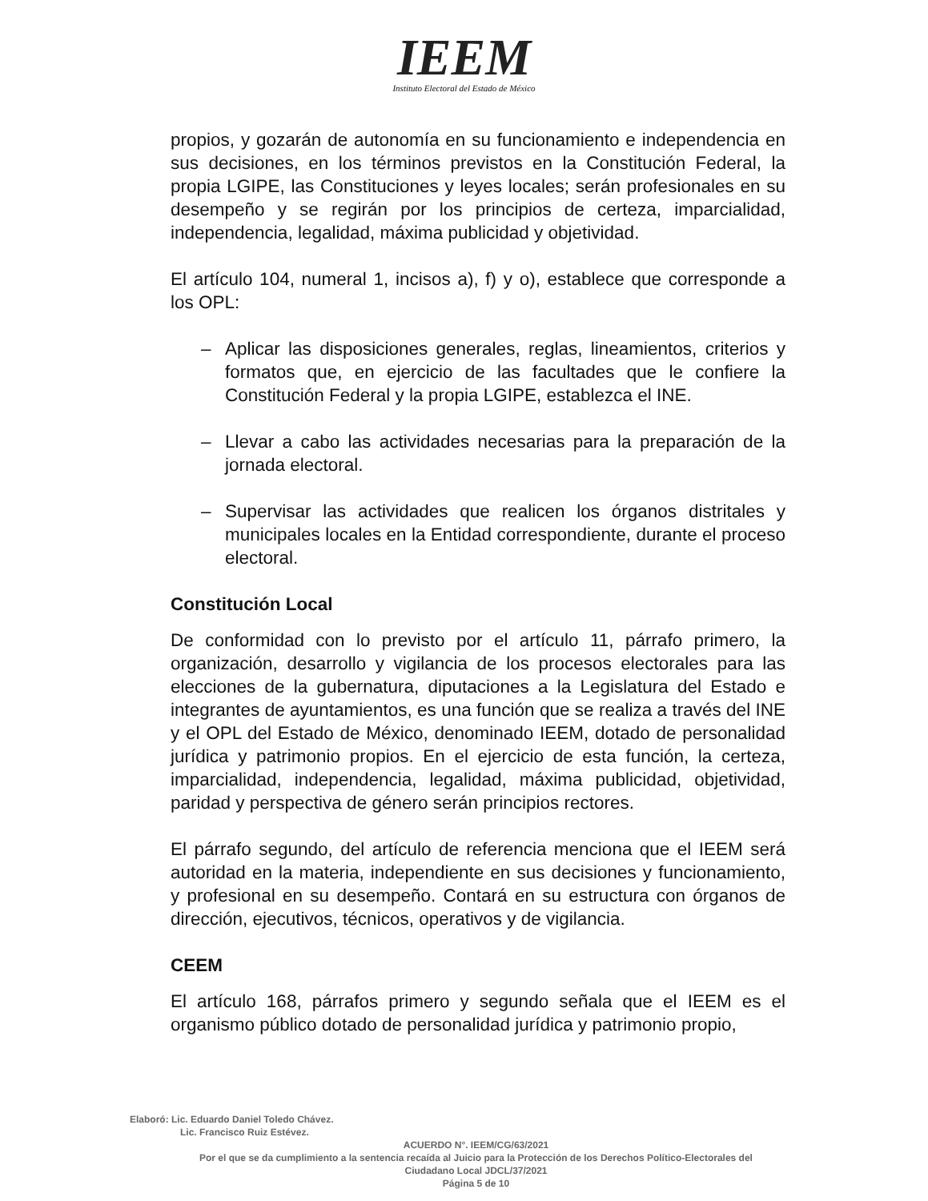IEEM
Instituto Electoral del Estado de México
propios, y gozarán de autonomía en su funcionamiento e independencia en sus decisiones, en los términos previstos en la Constitución Federal, la propia LGIPE, las Constituciones y leyes locales; serán profesionales en su desempeño y se regirán por los principios de certeza, imparcialidad, independencia, legalidad, máxima publicidad y objetividad.
El artículo 104, numeral 1, incisos a), f) y o), establece que corresponde a los OPL:
– Aplicar las disposiciones generales, reglas, lineamientos, criterios y formatos que, en ejercicio de las facultades que le confiere la Constitución Federal y la propia LGIPE, establezca el INE.
– Llevar a cabo las actividades necesarias para la preparación de la jornada electoral.
– Supervisar las actividades que realicen los órganos distritales y municipales locales en la Entidad correspondiente, durante el proceso electoral.
Constitución Local
De conformidad con lo previsto por el artículo 11, párrafo primero, la organización, desarrollo y vigilancia de los procesos electorales para las elecciones de la gubernatura, diputaciones a la Legislatura del Estado e integrantes de ayuntamientos, es una función que se realiza a través del INE y el OPL del Estado de México, denominado IEEM, dotado de personalidad jurídica y patrimonio propios. En el ejercicio de esta función, la certeza, imparcialidad, independencia, legalidad, máxima publicidad, objetividad, paridad y perspectiva de género serán principios rectores.
El párrafo segundo, del artículo de referencia menciona que el IEEM será autoridad en la materia, independiente en sus decisiones y funcionamiento, y profesional en su desempeño. Contará en su estructura con órganos de dirección, ejecutivos, técnicos, operativos y de vigilancia.
CEEM
El artículo 168, párrafos primero y segundo señala que el IEEM es el organismo público dotado de personalidad jurídica y patrimonio propio,
Elaboró: Lic. Eduardo Daniel Toledo Chávez.
Lic. Francisco Ruiz Estévez.
ACUERDO N°. IEEM/CG/63/2021
Por el que se da cumplimiento a la sentencia recaída al Juicio para la Protección de los Derechos Político-Electorales del Ciudadano Local JDCL/37/2021
Página 5 de 10